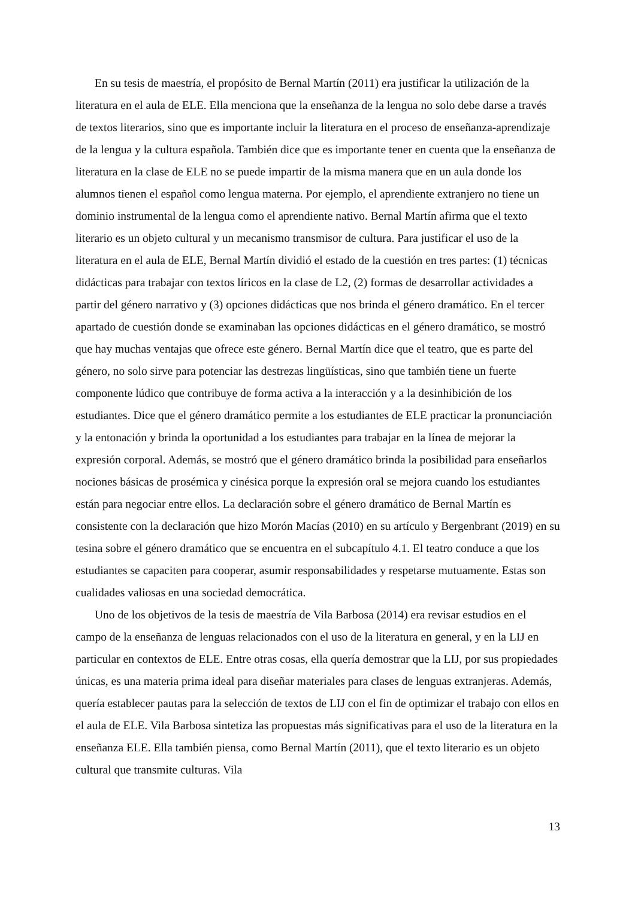En su tesis de maestría, el propósito de Bernal Martín (2011) era justificar la utilización de la literatura en el aula de ELE. Ella menciona que la enseñanza de la lengua no solo debe darse a través de textos literarios, sino que es importante incluir la literatura en el proceso de enseñanza-aprendizaje de la lengua y la cultura española. También dice que es importante tener en cuenta que la enseñanza de literatura en la clase de ELE no se puede impartir de la misma manera que en un aula donde los alumnos tienen el español como lengua materna. Por ejemplo, el aprendiente extranjero no tiene un dominio instrumental de la lengua como el aprendiente nativo. Bernal Martín afirma que el texto literario es un objeto cultural y un mecanismo transmisor de cultura. Para justificar el uso de la literatura en el aula de ELE, Bernal Martín dividió el estado de la cuestión en tres partes: (1) técnicas didácticas para trabajar con textos líricos en la clase de L2, (2) formas de desarrollar actividades a partir del género narrativo y (3) opciones didácticas que nos brinda el género dramático. En el tercer apartado de cuestión donde se examinaban las opciones didácticas en el género dramático, se mostró que hay muchas ventajas que ofrece este género. Bernal Martín dice que el teatro, que es parte del género, no solo sirve para potenciar las destrezas lingüísticas, sino que también tiene un fuerte componente lúdico que contribuye de forma activa a la interacción y a la desinhibición de los estudiantes. Dice que el género dramático permite a los estudiantes de ELE practicar la pronunciación y la entonación y brinda la oportunidad a los estudiantes para trabajar en la línea de mejorar la expresión corporal. Además, se mostró que el género dramático brinda la posibilidad para enseñarlos nociones básicas de prosémica y cinésica porque la expresión oral se mejora cuando los estudiantes están para negociar entre ellos. La declaración sobre el género dramático de Bernal Martín es consistente con la declaración que hizo Morón Macías (2010) en su artículo y Bergenbrant (2019) en su tesina sobre el género dramático que se encuentra en el subcapítulo 4.1. El teatro conduce a que los estudiantes se capaciten para cooperar, asumir responsabilidades y respetarse mutuamente. Estas son cualidades valiosas en una sociedad democrática.
Uno de los objetivos de la tesis de maestría de Vila Barbosa (2014) era revisar estudios en el campo de la enseñanza de lenguas relacionados con el uso de la literatura en general, y en la LIJ en particular en contextos de ELE. Entre otras cosas, ella quería demostrar que la LIJ, por sus propiedades únicas, es una materia prima ideal para diseñar materiales para clases de lenguas extranjeras. Además, quería establecer pautas para la selección de textos de LIJ con el fin de optimizar el trabajo con ellos en el aula de ELE. Vila Barbosa sintetiza las propuestas más significativas para el uso de la literatura en la enseñanza ELE. Ella también piensa, como Bernal Martín (2011), que el texto literario es un objeto cultural que transmite culturas. Vila
13